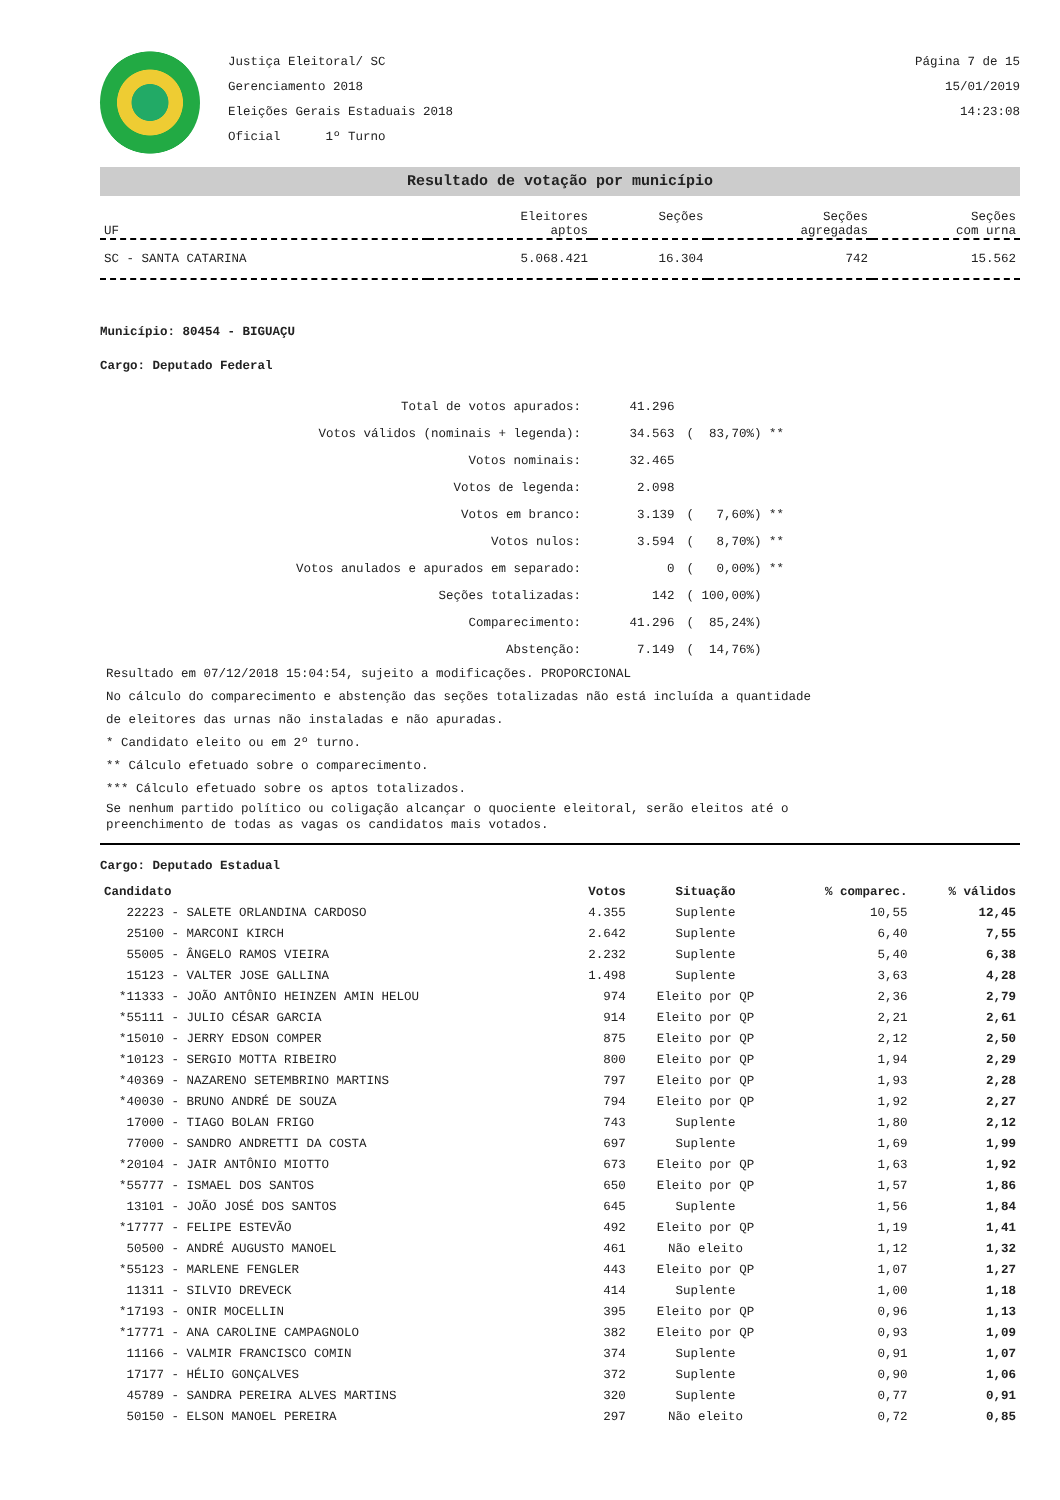Justiça Eleitoral/ SC
Gerenciamento 2018
Eleições Gerais Estaduais 2018
Oficial 1º Turno
Página 7 de 15
15/01/2019
14:23:08
Resultado de votação por município
| UF | Eleitores aptos | Seções | Seções agregadas | Seções com urna |
| --- | --- | --- | --- | --- |
| SC - SANTA CATARINA | 5.068.421 | 16.304 | 742 | 15.562 |
Município: 80454 - BIGUAÇU
Cargo: Deputado Federal
| Total de votos apurados: | 41.296 | |
| Votos válidos (nominais + legenda): | 34.563 | ( 83,70%) ** |
| Votos nominais: | 32.465 | |
| Votos de legenda: | 2.098 | |
| Votos em branco: | 3.139 | ( 7,60%) ** |
| Votos nulos: | 3.594 | ( 8,70%) ** |
| Votos anulados e apurados em separado: | 0 | ( 0,00%) ** |
| Seções totalizadas: | 142 | ( 100,00%) |
| Comparecimento: | 41.296 | ( 85,24%) |
| Abstenção: | 7.149 | ( 14,76%) |
Resultado em 07/12/2018 15:04:54, sujeito a modificações. PROPORCIONAL
No cálculo do comparecimento e abstenção das seções totalizadas não está incluída a quantidade
de eleitores das urnas não instaladas e não apuradas.
* Candidato eleito ou em 2º turno.
** Cálculo efetuado sobre o comparecimento.
*** Cálculo efetuado sobre os aptos totalizados.
Se nenhum partido político ou coligação alcançar o quociente eleitoral, serão eleitos até o
preenchimento de todas as vagas os candidatos mais votados.
Cargo: Deputado Estadual
| Candidato | Votos | Situação | % comparec. | % válidos |
| --- | --- | --- | --- | --- |
| 22223 - SALETE ORLANDINA CARDOSO | 4.355 | Suplente | 10,55 | 12,45 |
| 25100 - MARCONI KIRCH | 2.642 | Suplente | 6,40 | 7,55 |
| 55005 - ÂNGELO RAMOS VIEIRA | 2.232 | Suplente | 5,40 | 6,38 |
| 15123 - VALTER JOSE GALLINA | 1.498 | Suplente | 3,63 | 4,28 |
| *11333 - JOÃO ANTÔNIO HEINZEN AMIN HELOU | 974 | Eleito por QP | 2,36 | 2,79 |
| *55111 - JULIO CÉSAR GARCIA | 914 | Eleito por QP | 2,21 | 2,61 |
| *15010 - JERRY EDSON COMPER | 875 | Eleito por QP | 2,12 | 2,50 |
| *10123 - SERGIO MOTTA RIBEIRO | 800 | Eleito por QP | 1,94 | 2,29 |
| *40369 - NAZARENO SETEMBRINO MARTINS | 797 | Eleito por QP | 1,93 | 2,28 |
| *40030 - BRUNO ANDRÉ DE SOUZA | 794 | Eleito por QP | 1,92 | 2,27 |
| 17000 - TIAGO BOLAN FRIGO | 743 | Suplente | 1,80 | 2,12 |
| 77000 - SANDRO ANDRETTI DA COSTA | 697 | Suplente | 1,69 | 1,99 |
| *20104 - JAIR ANTÔNIO MIOTTO | 673 | Eleito por QP | 1,63 | 1,92 |
| *55777 - ISMAEL DOS SANTOS | 650 | Eleito por QP | 1,57 | 1,86 |
| 13101 - JOÃO JOSÉ DOS SANTOS | 645 | Suplente | 1,56 | 1,84 |
| *17777 - FELIPE ESTEVÃO | 492 | Eleito por QP | 1,19 | 1,41 |
| 50500 - ANDRÉ AUGUSTO MANOEL | 461 | Não eleito | 1,12 | 1,32 |
| *55123 - MARLENE FENGLER | 443 | Eleito por QP | 1,07 | 1,27 |
| 11311 - SILVIO DREVECK | 414 | Suplente | 1,00 | 1,18 |
| *17193 - ONIR MOCELLIN | 395 | Eleito por QP | 0,96 | 1,13 |
| *17771 - ANA CAROLINE CAMPAGNOLO | 382 | Eleito por QP | 0,93 | 1,09 |
| 11166 - VALMIR FRANCISCO COMIN | 374 | Suplente | 0,91 | 1,07 |
| 17177 - HÉLIO GONÇALVES | 372 | Suplente | 0,90 | 1,06 |
| 45789 - SANDRA PEREIRA ALVES MARTINS | 320 | Suplente | 0,77 | 0,91 |
| 50150 - ELSON MANOEL PEREIRA | 297 | Não eleito | 0,72 | 0,85 |